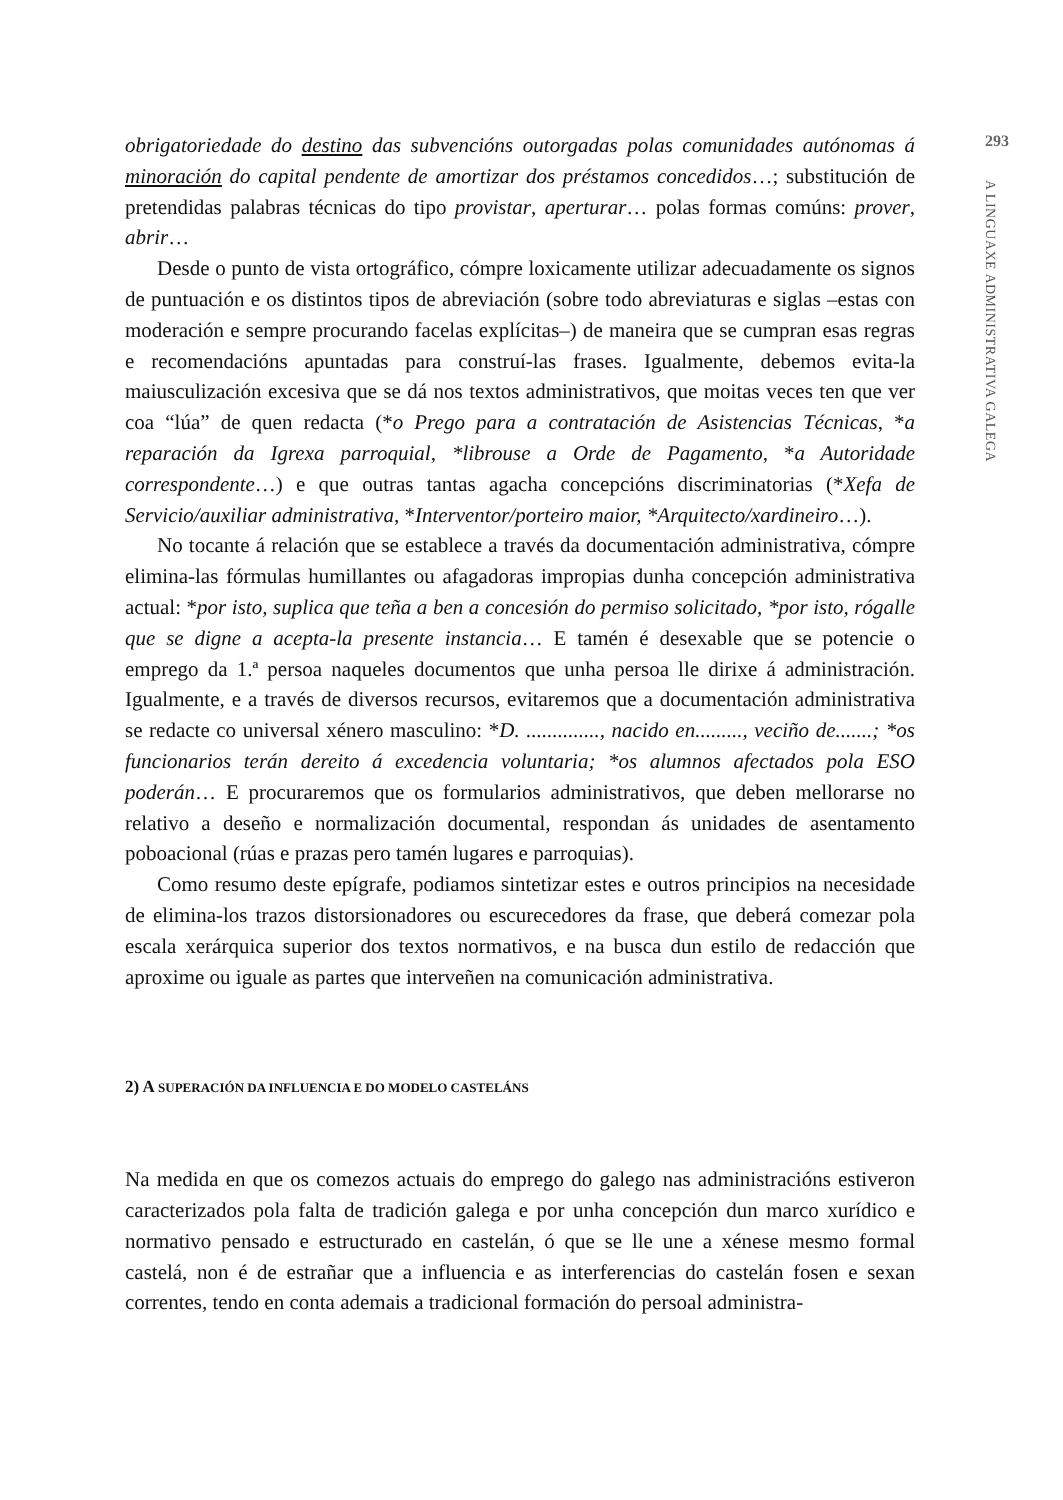293
obrigatoriedade do destino das subvencións outorgadas polas comunidades autónomas á minoración do capital pendente de amortizar dos préstamos concedidos…; substitución de pretendidas palabras técnicas do tipo provistar, aperturar… polas formas comúns: prover, abrir…
Desde o punto de vista ortográfico, cómpre loxicamente utilizar adecuadamente os signos de puntuación e os distintos tipos de abreviación (sobre todo abreviaturas e siglas –estas con moderación e sempre procurando facelas explícitas–) de maneira que se cumpran esas regras e recomendacións apuntadas para construí-las frases. Igualmente, debemos evita-la maiusculización excesiva que se dá nos textos administrativos, que moitas veces ten que ver coa “lúa” de quen redacta (*o Prego para a contratación de Asistencias Técnicas, *a reparación da Igrexa parroquial, *librouse a Orde de Pagamento, *a Autoridade correspondente…) e que outras tantas agacha concepcións discriminatorias (*Xefa de Servicio/auxiliar administrativa, *Interventor/porteiro maior, *Arquitecto/xardineiro…).
No tocante á relación que se establece a través da documentación administrativa, cómpre elimina-las fórmulas humillantes ou afagadoras impropias dunha concepción administrativa actual: *por isto, suplica que teña a ben a concesión do permiso solicitado, *por isto, rógalle que se digne a acepta-la presente instancia… E tamén é desexable que se potencie o emprego da 1.ª persoa naqueles documentos que unha persoa lle dirixe á administración. Igualmente, e a través de diversos recursos, evitaremos que a documentación administrativa se redacte co universal xénero masculino: *D. .............., nacido en........., veciño de.......; *os funcionarios terán dereito á excedencia voluntaria; *os alumnos afectados pola ESO poderán… E procuraremos que os formularios administrativos, que deben mellorarse no relativo a deseño e normalización documental, respondan ás unidades de asentamento poboacional (rúas e prazas pero tamén lugares e parroquias).
Como resumo deste epígrafe, podiamos sintetizar estes e outros principios na necesidade de elimina-los trazos distorsionadores ou escurecedores da frase, que deberá comezar pola escala xerárquica superior dos textos normativos, e na busca dun estilo de redacción que aproxime ou iguale as partes que interveñen na comunicación administrativa.
2) A SUPERACIÓN DA INFLUENCIA E DO MODELO CASTELÁNS
Na medida en que os comezos actuais do emprego do galego nas administracións estiveron caracterizados pola falta de tradición galega e por unha concepción dun marco xurídico e normativo pensado e estructurado en castelán, ó que se lle une a xénese mesmo formal castelá, non é de estrañar que a influencia e as interferencias do castelán fosen e sexan correntes, tendo en conta ademais a tradicional formación do persoal administra-
A LINGUAXE ADMINISTRATIVA GALEGA